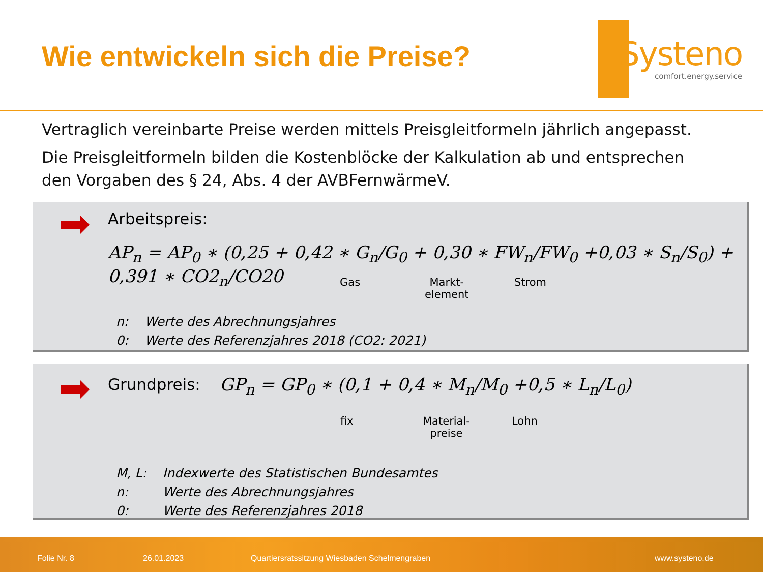Wie entwickeln sich die Preise?
Systeno
comfort.energy.service
Vertraglich vereinbarte Preise werden mittels Preisgleitformeln jährlich angepasst.
Die Preisgleitformeln bilden die Kostenblöcke der Kalkulation ab und entsprechen den Vorgaben des § 24, Abs. 4 der AVBFernwärmeV.
Arbeitspreis:
AP<sub>n</sub> = AP<sub>0</sub> ∗ (0,25 + 0,42 ∗ G<sub>n</sub>/G<sub>0</sub> + 0,30 ∗ FW<sub>n</sub>/FW<sub>0</sub> +0,03 ∗ S<sub>n</sub>/S<sub>0</sub>) + 0,391 ∗ CO2<sub>n</sub>/CO20
Gas
Markt-
element
Strom
| n: | Werte des Abrechnungsjahres |
| 0: | Werte des Referenzjahres 2018 (CO2: 2021) |
Grundpreis:
GP<sub>n</sub> = GP<sub>0</sub> ∗ (0,1 + 0,4 ∗ M<sub>n</sub>/M<sub>0</sub> +0,5 ∗ L<sub>n</sub>/L<sub>0</sub>)
fix
Material-
preise
Lohn
| M, L: | Indexwerte des Statistischen Bundesamtes |
| n: | Werte des Abrechnungsjahres |
| 0: | Werte des Referenzjahres 2018 |
Folie Nr. 8 26.01.2023 Quartiersratssitzung Wiesbaden Schelmengraben www.systeno.de